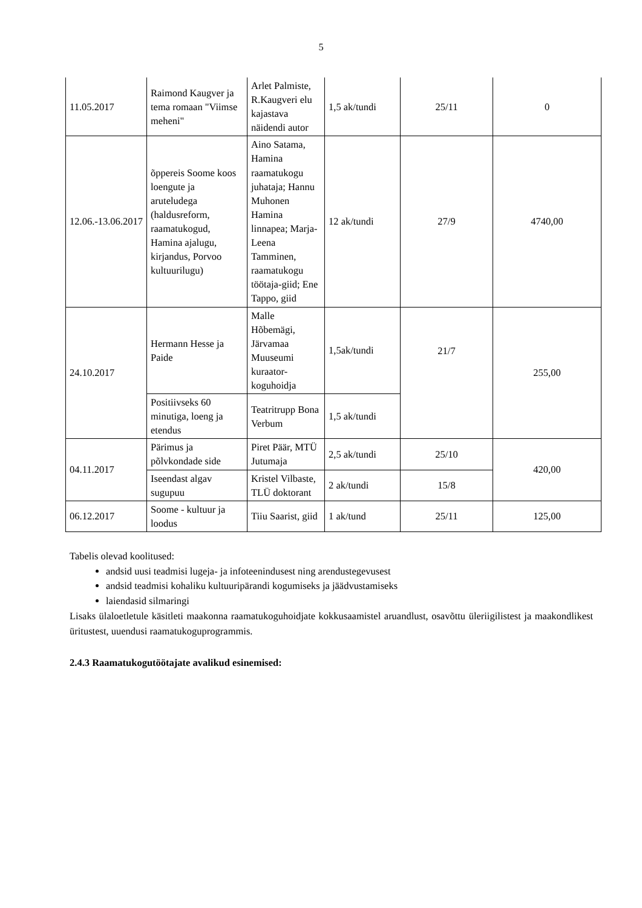5
| 11.05.2017 | Raimond Kaugver ja tema romaan "Viimse meheni" | Arlet Palmiste, R.Kaugveri elu kajastava näidendi autor | 1,5 ak/tundi | 25/11 | 0 |
| 12.06.-13.06.2017 | õppereis Soome koos loengute ja aruteludega (haldusreform, raamatukogud, Hamina ajalugu, kirjandus, Porvoo kultuurilugu) | Aino Satama, Hamina raamatukogu juhataja; Hannu Muhonen Hamina linnapea; Marja-Leena Tamminen, raamatukogu töötaja-giid; Ene Tappo, giid | 12 ak/tundi | 27/9 | 4740,00 |
| 24.10.2017 | Hermann Hesse ja Paide | Malle Hõbemägi, Järvamaa Muuseumi kuraator-koguhoidja | 1,5ak/tundi | 21/7 | 255,00 |
| | Positiivseks 60 minutiga, loeng ja etendus | Teatritrupp Bona Verbum | 1,5 ak/tundi | | |
| 04.11.2017 | Pärimus ja põlvkondade side | Piret Päär, MTÜ Jutumaja | 2,5 ak/tundi | 25/10 | 420,00 |
| | Iseendast algav sugupuu | Kristel Vilbaste, TLÜ doktorant | 2 ak/tundi | 15/8 | |
| 06.12.2017 | Soome - kultuur ja loodus | Tiiu Saarist, giid | 1 ak/tund | 25/11 | 125,00 |
Tabelis olevad koolitused:
andsid uusi teadmisi lugeja- ja infoteenindusest ning arendustegevusest
andsid teadmisi kohaliku kultuuripärandi kogumiseks ja jäädvustamiseks
laiendasid silmaringi
Lisaks ülaloetletule käsitleti maakonna raamatukoguhoidjate kokkusaamistel aruandlust, osavõttu üleriigilistest ja maakondlikest üritustest, uuendusi raamatukoguprogrammis.
2.4.3 Raamatukogutöötajate avalikud esinemised: